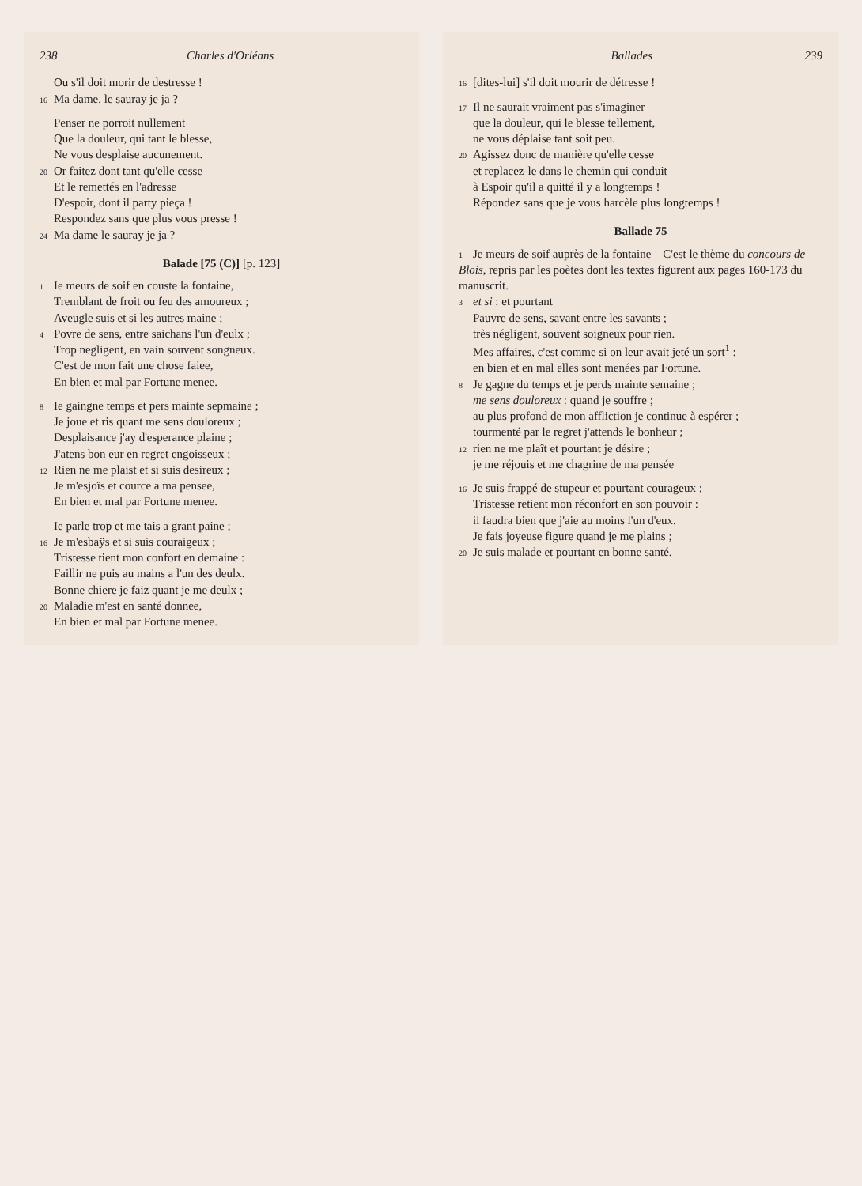238 Charles d'Orléans
Ou s'il doit morir de destresse !
16 Ma dame, le sauray je ja ?
Penser ne porroit nullement
Que la douleur, qui tant le blesse,
Ne vous desplaise aucunement.
20 Or faitez dont tant qu'elle cesse
Et le remettés en l'adresse
D'espoir, dont il party pieça !
Respondez sans que plus vous presse !
24 Ma dame le sauray je ja ?
Balade [75 (C)] [p. 123]
1 Ie meurs de soif en couste la fontaine,
Tremblant de froit ou feu des amoureux ;
Aveugle suis et si les autres maine ;
4 Povre de sens, entre saichans l'un d'eulx ;
Trop negligent, en vain souvent songneux.
C'est de mon fait une chose faiee,
En bien et mal par Fortune menee.
8 Ie gaingne temps et pers mainte sepmaine ;
Je joue et ris quant me sens douloreux ;
Desplaisance j'ay d'esperance plaine ;
J'atens bon eur en regret engoisseux ;
12 Rien ne me plaist et si suis desireux ;
Je m'esjoïs et cource a ma pensee,
En bien et mal par Fortune menee.
Ie parle trop et me tais a grant paine ;
16 Je m'esbaÿs et si suis couraigeux ;
Tristesse tient mon confort en demaine :
Faillir ne puis au mains a l'un des deulx.
Bonne chiere je faiz quant je me deulx ;
20 Maladie m'est en santé donnee,
En bien et mal par Fortune menee.
Ballades 239
16 [dites-lui] s'il doit mourir de détresse !
17 Il ne saurait vraiment pas s'imaginer
que la douleur, qui le blesse tellement,
ne vous déplaise tant soit peu.
20 Agissez donc de manière qu'elle cesse
et replacez-le dans le chemin qui conduit
à Espoir qu'il a quitté il y a longtemps !
Répondez sans que je vous harcèle plus longtemps !
Ballade 75
1 Je meurs de soif auprès de la fontaine – C'est le thème du concours de Blois, repris par les poètes dont les textes figurent aux pages 160-173 du manuscrit.
3 et si : et pourtant
Pauvre de sens, savant entre les savants ;
très négligent, souvent soigneux pour rien.
Mes affaires, c'est comme si on leur avait jeté un sort<sup>1</sup> :
en bien et en mal elles sont menées par Fortune.
8 Je gagne du temps et je perds mainte semaine ;
me sens douloreux : quand je souffre ;
au plus profond de mon affliction je continue à espérer ;
tourmenté par le regret j'attends le bonheur ;
12 rien ne me plaît et pourtant je désire ;
je me réjouis et me chagrine de ma pensée
16 Je suis frappé de stupeur et pourtant courageux ;
Tristesse retient mon réconfort en son pouvoir :
il faudra bien que j'aie au moins l'un d'eux.
Je fais joyeuse figure quand je me plains ;
20 Je suis malade et pourtant en bonne santé.